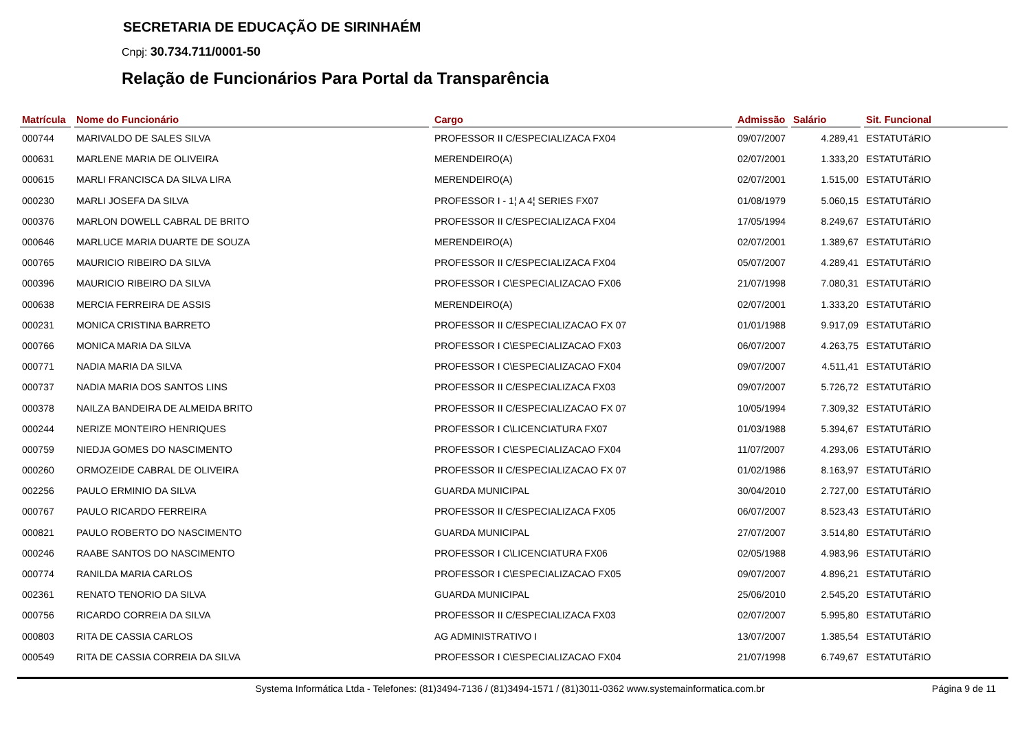SECRETARIA DE EDUCAÇÃO DE SIRINHAÉM
Cnpj: 30.734.711/0001-50
Relação de Funcionários Para Portal da Transparência
| Matrícula | Nome do Funcionário | Cargo | Admissão | Salário | Sit. Funcional |
| --- | --- | --- | --- | --- | --- |
| 000744 | MARIVALDO DE SALES SILVA | PROFESSOR II C/ESPECIALIZACA FX04 | 09/07/2007 | 4.289,41 | ESTATUTáRIO |
| 000631 | MARLENE MARIA DE OLIVEIRA | MERENDEIRO(A) | 02/07/2001 | 1.333,20 | ESTATUTáRIO |
| 000615 | MARLI FRANCISCA DA SILVA LIRA | MERENDEIRO(A) | 02/07/2001 | 1.515,00 | ESTATUTáRIO |
| 000230 | MARLI JOSEFA DA SILVA | PROFESSOR I - 1¦ A 4¦ SERIES FX07 | 01/08/1979 | 5.060,15 | ESTATUTáRIO |
| 000376 | MARLON DOWELL CABRAL DE BRITO | PROFESSOR II C/ESPECIALIZACA FX04 | 17/05/1994 | 8.249,67 | ESTATUTáRIO |
| 000646 | MARLUCE MARIA DUARTE DE SOUZA | MERENDEIRO(A) | 02/07/2001 | 1.389,67 | ESTATUTáRIO |
| 000765 | MAURICIO RIBEIRO DA SILVA | PROFESSOR II C/ESPECIALIZACA FX04 | 05/07/2007 | 4.289,41 | ESTATUTáRIO |
| 000396 | MAURICIO RIBEIRO DA SILVA | PROFESSOR I C\ESPECIALIZACAO FX06 | 21/07/1998 | 7.080,31 | ESTATUTáRIO |
| 000638 | MERCIA FERREIRA DE ASSIS | MERENDEIRO(A) | 02/07/2001 | 1.333,20 | ESTATUTáRIO |
| 000231 | MONICA CRISTINA BARRETO | PROFESSOR II C/ESPECIALIZACAO FX 07 | 01/01/1988 | 9.917,09 | ESTATUTáRIO |
| 000766 | MONICA MARIA DA SILVA | PROFESSOR I C\ESPECIALIZACAO FX03 | 06/07/2007 | 4.263,75 | ESTATUTáRIO |
| 000771 | NADIA MARIA DA SILVA | PROFESSOR I C\ESPECIALIZACAO FX04 | 09/07/2007 | 4.511,41 | ESTATUTáRIO |
| 000737 | NADIA MARIA DOS SANTOS LINS | PROFESSOR II C/ESPECIALIZACA FX03 | 09/07/2007 | 5.726,72 | ESTATUTáRIO |
| 000378 | NAILZA BANDEIRA DE ALMEIDA BRITO | PROFESSOR II C/ESPECIALIZACAO FX 07 | 10/05/1994 | 7.309,32 | ESTATUTáRIO |
| 000244 | NERIZE MONTEIRO HENRIQUES | PROFESSOR I C\LICENCIATURA FX07 | 01/03/1988 | 5.394,67 | ESTATUTáRIO |
| 000759 | NIEDJA GOMES DO NASCIMENTO | PROFESSOR I C\ESPECIALIZACAO FX04 | 11/07/2007 | 4.293,06 | ESTATUTáRIO |
| 000260 | ORMOZEIDE CABRAL DE OLIVEIRA | PROFESSOR II C/ESPECIALIZACAO FX 07 | 01/02/1986 | 8.163,97 | ESTATUTáRIO |
| 002256 | PAULO ERMINIO DA SILVA | GUARDA MUNICIPAL | 30/04/2010 | 2.727,00 | ESTATUTáRIO |
| 000767 | PAULO RICARDO FERREIRA | PROFESSOR II C/ESPECIALIZACA FX05 | 06/07/2007 | 8.523,43 | ESTATUTáRIO |
| 000821 | PAULO ROBERTO DO NASCIMENTO | GUARDA MUNICIPAL | 27/07/2007 | 3.514,80 | ESTATUTáRIO |
| 000246 | RAABE SANTOS DO NASCIMENTO | PROFESSOR I C\LICENCIATURA FX06 | 02/05/1988 | 4.983,96 | ESTATUTáRIO |
| 000774 | RANILDA MARIA CARLOS | PROFESSOR I C\ESPECIALIZACAO FX05 | 09/07/2007 | 4.896,21 | ESTATUTáRIO |
| 002361 | RENATO TENORIO DA SILVA | GUARDA MUNICIPAL | 25/06/2010 | 2.545,20 | ESTATUTáRIO |
| 000756 | RICARDO CORREIA DA SILVA | PROFESSOR II C/ESPECIALIZACA FX03 | 02/07/2007 | 5.995,80 | ESTATUTáRIO |
| 000803 | RITA DE CASSIA CARLOS | AG ADMINISTRATIVO I | 13/07/2007 | 1.385,54 | ESTATUTáRIO |
| 000549 | RITA DE CASSIA CORREIA DA SILVA | PROFESSOR I C\ESPECIALIZACAO FX04 | 21/07/1998 | 6.749,67 | ESTATUTáRIO |
Systema Informática Ltda - Telefones: (81)3494-7136 / (81)3494-1571 / (81)3011-0362 www.systemainformatica.com.br
Página 9 de 11